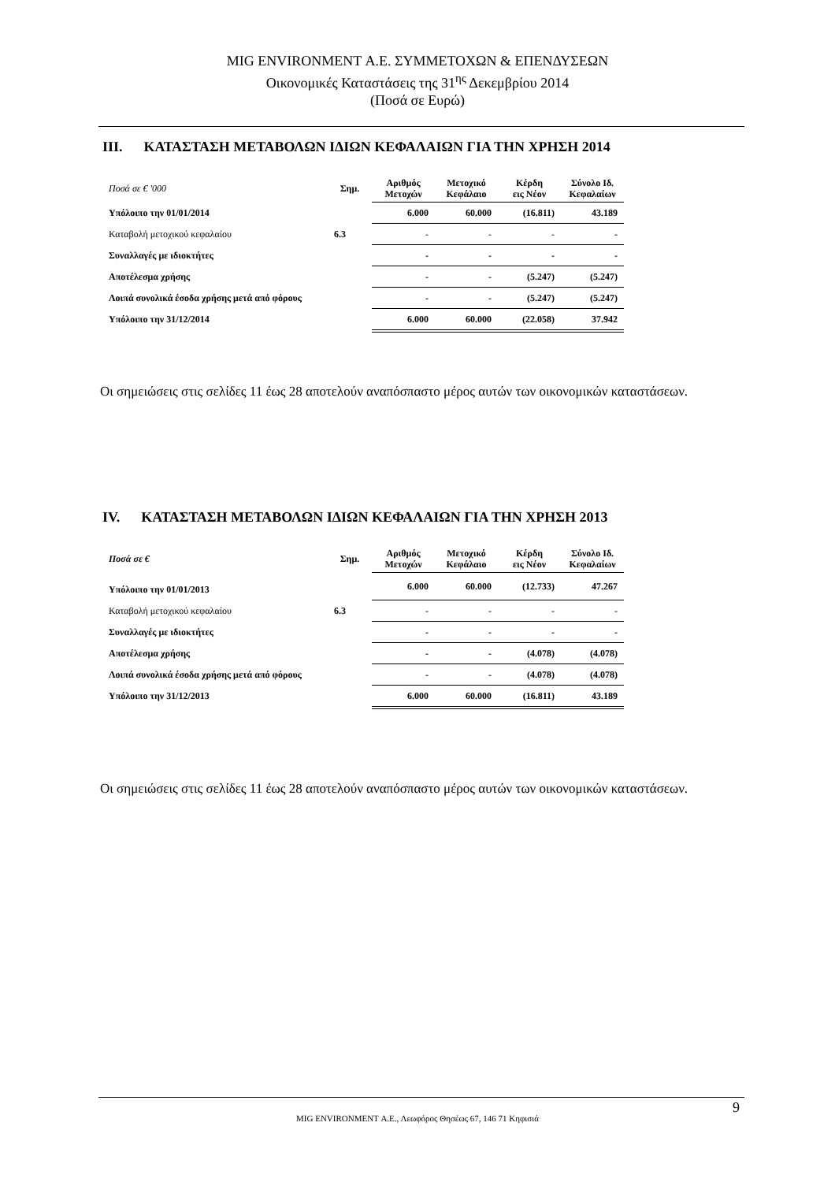MIG ENVIRONMENT Α.Ε. ΣΥΜΜΕΤΟΧΩΝ & ΕΠΕΝΔΥΣΕΩΝ
Οικονομικές Καταστάσεις της 31<sup>ης</sup> Δεκεμβρίου 2014
(Ποσά σε Ευρώ)
III. ΚΑΤΑΣΤΑΣΗ ΜΕΤΑΒΟΛΩΝ ΙΔΙΩΝ ΚΕΦΑΛΑΙΩΝ ΓΙΑ ΤΗΝ ΧΡΗΣΗ 2014
| Ποσά σε € '000 | Σημ. | Αριθμός Μετοχών | Μετοχικό Κεφάλαιο | Κέρδη εις Νέον | Σύνολο Ιδ. Κεφαλαίων |
| --- | --- | --- | --- | --- | --- |
| Υπόλοιπο την 01/01/2014 | | 6.000 | 60.000 | (16.811) | 43.189 |
| Καταβολή μετοχικού κεφαλαίου | 6.3 | - | - | - | - |
| Συναλλαγές με ιδιοκτήτες | | - | - | - | - |
| Αποτέλεσμα χρήσης | | - | - | (5.247) | (5.247) |
| Λοιπά συνολικά έσοδα χρήσης μετά από φόρους | | - | - | (5.247) | (5.247) |
| Υπόλοιπο την 31/12/2014 | | 6.000 | 60.000 | (22.058) | 37.942 |
Οι σημειώσεις στις σελίδες 11 έως 28 αποτελούν αναπόσπαστο μέρος αυτών των οικονομικών καταστάσεων.
IV. ΚΑΤΑΣΤΑΣΗ ΜΕΤΑΒΟΛΩΝ ΙΔΙΩΝ ΚΕΦΑΛΑΙΩΝ ΓΙΑ ΤΗΝ ΧΡΗΣΗ 2013
| Ποσά σε € | Σημ. | Αριθμός Μετοχών | Μετοχικό Κεφάλαιο | Κέρδη εις Νέον | Σύνολο Ιδ. Κεφαλαίων |
| --- | --- | --- | --- | --- | --- |
| Υπόλοιπο την 01/01/2013 | | 6.000 | 60.000 | (12.733) | 47.267 |
| Καταβολή μετοχικού κεφαλαίου | 6.3 | - | - | - | - |
| Συναλλαγές με ιδιοκτήτες | | - | - | - | - |
| Αποτέλεσμα χρήσης | | - | - | (4.078) | (4.078) |
| Λοιπά συνολικά έσοδα χρήσης μετά από φόρους | | - | - | (4.078) | (4.078) |
| Υπόλοιπο την 31/12/2013 | | 6.000 | 60.000 | (16.811) | 43.189 |
Οι σημειώσεις στις σελίδες 11 έως 28 αποτελούν αναπόσπαστο μέρος αυτών των οικονομικών καταστάσεων.
9
MIG ENVIRONMENT Α.Ε., Λεωφόρος Θησέως 67, 146 71 Κηφισιά